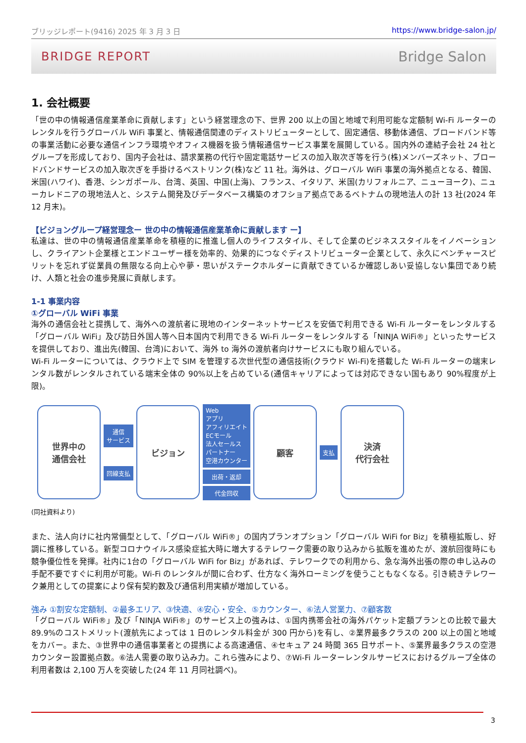ブリッジレポート(9416) 2025 年 3 月 3 日 https://www.bridge-salon.jp/
BRIDGE REPORT Bridge Salon
1. 会社概要
「世の中の情報通信産業革命に貢献します」という経営理念の下、世界 200 以上の国と地域で利用可能な定額制 Wi-Fi ルーターのレンタルを行うグローバル WiFi 事業と、情報通信関連のディストリビューターとして、固定通信、移動体通信、ブロードバンド等の事業活動に必要な通信インフラ環境やオフィス機器を扱う情報通信サービス事業を展開している。国内外の連結子会社 24 社とグループを形成しており、国内子会社は、請求業務の代行や固定電話サービスの加入取次ぎ等を行う(株)メンバーズネット、ブロードバンドサービスの加入取次ぎを手掛けるベストリンク(株)など 11 社。海外は、グローバル WiFi 事業の海外拠点となる、韓国、米国(ハワイ)、香港、シンガポール、台湾、英国、中国(上海)、フランス、イタリア、米国(カリフォルニア、ニューヨーク)、ニューカレドニアの現地法人と、システム開発及びデータベース構築のオフショア拠点であるベトナムの現地法人の計 13 社(2024 年 12 月末)。
【ビジョングループ経営理念ー 世の中の情報通信産業革命に貢献します ー】
私達は、世の中の情報通信産業革命を積極的に推進し個人のライフスタイル、そして企業のビジネススタイルをイノベーションし、クライアント企業様とエンドユーザー様を効率的、効果的につなぐディストリビューター企業として、永久にベンチャースピリットを忘れず従業員の無限なる向上心や夢・思いがステークホルダーに貢献できているか確認しあい妥協しない集団であり続け、人類と社会の進歩発展に貢献します。
1-1 事業内容
①グローバル WiFi 事業
海外の通信会社と提携して、海外への渡航者に現地のインターネットサービスを安価で利用できる Wi-Fi ルーターをレンタルする「グローバル WiFi」及び訪日外国人等へ日本国内で利用できる Wi-Fi ルーターをレンタルする「NINJA WiFi®」といったサービスを提供しており、進出先(韓国、台湾)において、海外 to 海外の渡航者向けサービスにも取り組んでいる。
Wi-Fi ルーターについては、クラウド上で SIM を管理する次世代型の通信技術(クラウド Wi-Fi)を搭載した Wi-Fi ルーターの端末レンタル数がレンタルされている端末全体の 90%以上を占めている(通信キャリアによっては対応できない国もあり 90%程度が上限)。
世界中の
通信会社
通信
サービス
回線支払
ビジョン
Web
アプリ
アフィリエイト
ECモール
法人セールス
パートナー
空港カウンター
出荷・返却
代金回収
顧客
支払
決済
代行会社
(同社資料より)
また、法人向けに社内常備型として、「グローバル WiFi®」の国内プランオプション「グローバル WiFi for Biz」を積極拡販し、好調に推移している。新型コロナウイルス感染症拡大時に増大するテレワーク需要の取り込みから拡販を進めたが、渡航回復時にも競争優位性を発揮。社内に1台の「グローバル WiFi for Biz」があれば、テレワークでの利用から、急な海外出張の際の申し込みの手配不要ですぐに利用が可能。Wi-Fi のレンタルが間に合わず、仕方なく海外ローミングを使うこともなくなる。引き続きテレワーク兼用としての提案により保有契約数及び通信利用実績が増加している。
強み ①割安な定額制、②最多エリア、③快適、④安心・安全、⑤カウンター、⑥法人営業力、⑦顧客数
「グローバル WiFi®」及び「NINJA WiFi®」のサービス上の強みは、①国内携帯会社の海外パケット定額プランとの比較で最大 89.9%のコストメリット(渡航先によっては 1 日のレンタル料金が 300 円から)を有し、②業界最多クラスの 200 以上の国と地域をカバー。また、③世界中の通信事業者との提携による高速通信、④セキュア 24 時間 365 日サポート、⑤業界最多クラスの空港カウンター設置拠点数。⑥法人需要の取り込み力。これら強みにより、⑦Wi-Fi ルーターレンタルサービスにおけるグループ全体の利用者数は 2,100 万人を突破した(24 年 11 月同社調べ)。
3